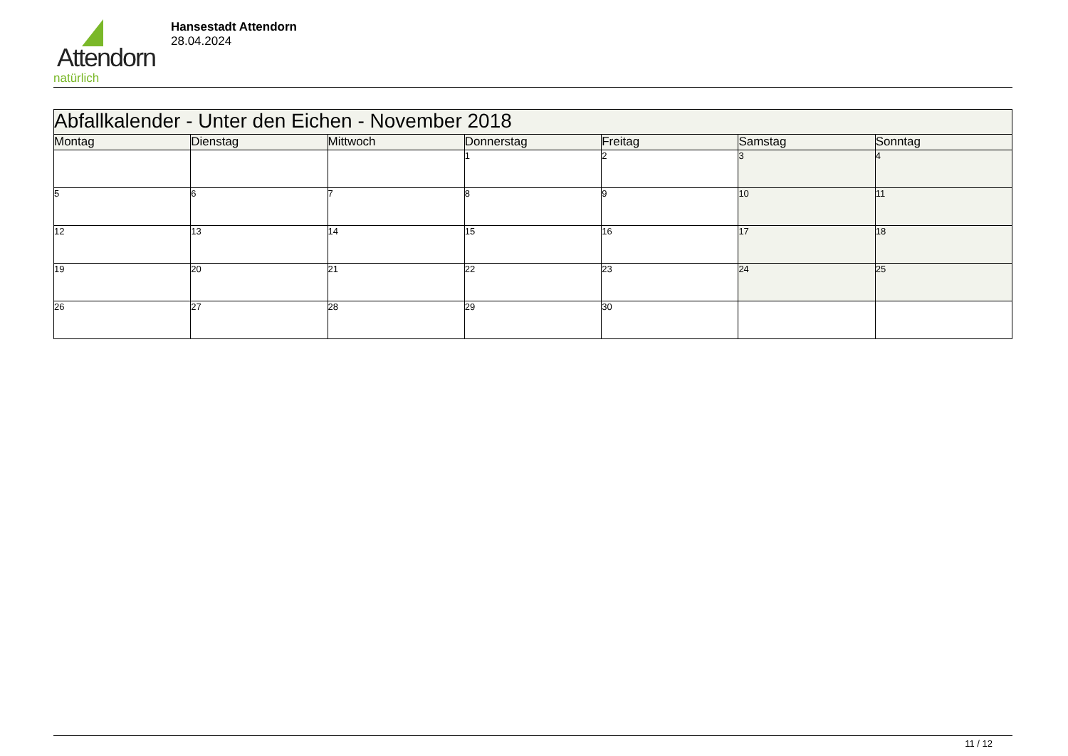Attendorn
natürlich
Hansestadt Attendorn
28.04.2024
| Abfallkalender - Unter den Eichen - November 2018 | | | | | | |
| --- | --- | --- | --- | --- | --- | --- |
| Montag | Dienstag | Mittwoch | Donnerstag | Freitag | Samstag | Sonntag |
| | | | 1 | 2 | 3 | 4 |
| 5 | 6 | 7 | 8 | 9 | 10 | 11 |
| 12 | 13 | 14 | 15 | 16 | 17 | 18 |
| 19 | 20 | 21 | 22 | 23 | 24 | 25 |
| 26 | 27 | 28 | 29 | 30 | | |
11 / 12